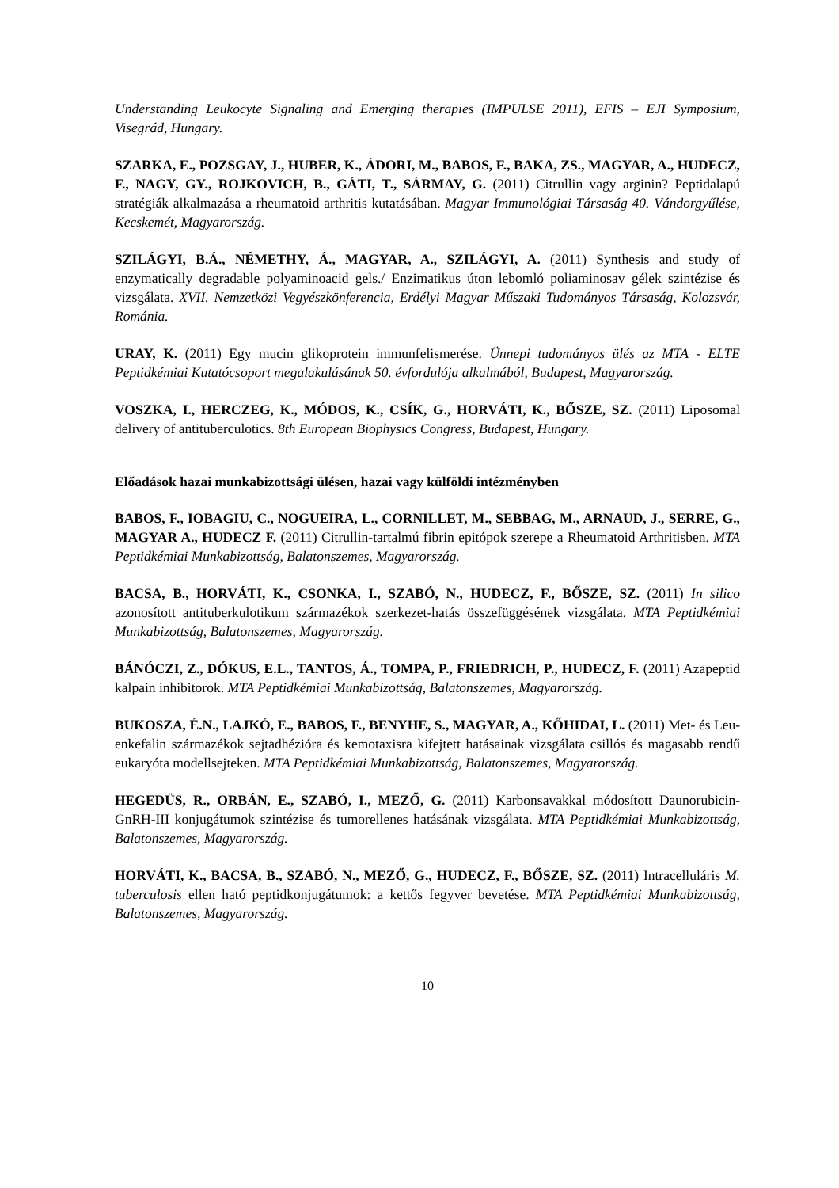Understanding Leukocyte Signaling and Emerging therapies (IMPULSE 2011), EFIS – EJI Symposium, Visegrád, Hungary.
SZARKA, E., POZSGAY, J., HUBER, K., ÁDORI, M., BABOS, F., BAKA, ZS., MAGYAR, A., HUDECZ, F., NAGY, GY., ROJKOVICH, B., GÁTI, T., SÁRMAY, G. (2011) Citrullin vagy arginin? Peptidalapú stratégiák alkalmazása a rheumatoid arthritis kutatásában. Magyar Immunológiai Társaság 40. Vándorgyűlése, Kecskemét, Magyarország.
SZILÁGYI, B.Á., NÉMETHY, Á., MAGYAR, A., SZILÁGYI, A. (2011) Synthesis and study of enzymatically degradable polyaminoacid gels./ Enzimatikus úton lebomló poliaminosav gélek szintézise és vizsgálata. XVII. Nemzetközi Vegyészkönferencia, Erdélyi Magyar Műszaki Tudományos Társaság, Kolozsvár, Románia.
URAY, K. (2011) Egy mucin glikoprotein immunfelismerése. Ünnepi tudományos ülés az MTA - ELTE Peptidkémiai Kutatócsoport megalakulásának 50. évfordulója alkalmából, Budapest, Magyarország.
VOSZKA, I., HERCZEG, K., MÓDOS, K., CSÍK, G., HORVÁTI, K., BŐSZE, SZ. (2011) Liposomal delivery of antituberculotics. 8th European Biophysics Congress, Budapest, Hungary.
Előadások hazai munkabizottsági ülésen, hazai vagy külföldi intézményben
BABOS, F., IOBAGIU, C., NOGUEIRA, L., CORNILLET, M., SEBBAG, M., ARNAUD, J., SERRE, G., MAGYAR A., HUDECZ F. (2011) Citrullin-tartalmú fibrin epitópok szerepe a Rheumatoid Arthritisben. MTA Peptidkémiai Munkabizottság, Balatonszemes, Magyarország.
BACSA, B., HORVÁTI, K., CSONKA, I., SZABÓ, N., HUDECZ, F., BŐSZE, SZ. (2011) In silico azonosított antituberkulotikum származékok szerkezet-hatás összefüggésének vizsgálata. MTA Peptidkémiai Munkabizottság, Balatonszemes, Magyarország.
BÁNÓCZI, Z., DÓKUS, E.L., TANTOS, Á., TOMPA, P., FRIEDRICH, P., HUDECZ, F. (2011) Azapeptid kalpain inhibitorok. MTA Peptidkémiai Munkabizottság, Balatonszemes, Magyarország.
BUKOSZA, É.N., LAJKÓ, E., BABOS, F., BENYHE, S., MAGYAR, A., KŐHIDAI, L. (2011) Met- és Leu-enkefalin származékok sejtadhézióra és kemotaxisra kifejtett hatásainak vizsgálata csillós és magasabb rendű eukaryóta modellsejteken. MTA Peptidkémiai Munkabizottság, Balatonszemes, Magyarország.
HEGEDÜS, R., ORBÁN, E., SZABÓ, I., MEZŐ, G. (2011) Karbonsavakkal módosított Daunorubicin-GnRH-III konjugátumok szintézise és tumorellenes hatásának vizsgálata. MTA Peptidkémiai Munkabizottság, Balatonszemes, Magyarország.
HORVÁTI, K., BACSA, B., SZABÓ, N., MEZŐ, G., HUDECZ, F., BŐSZE, SZ. (2011) Intracelluláris M. tuberculosis ellen ható peptidkonjugátumok: a kettős fegyver bevetése. MTA Peptidkémiai Munkabizottság, Balatonszemes, Magyarország.
10